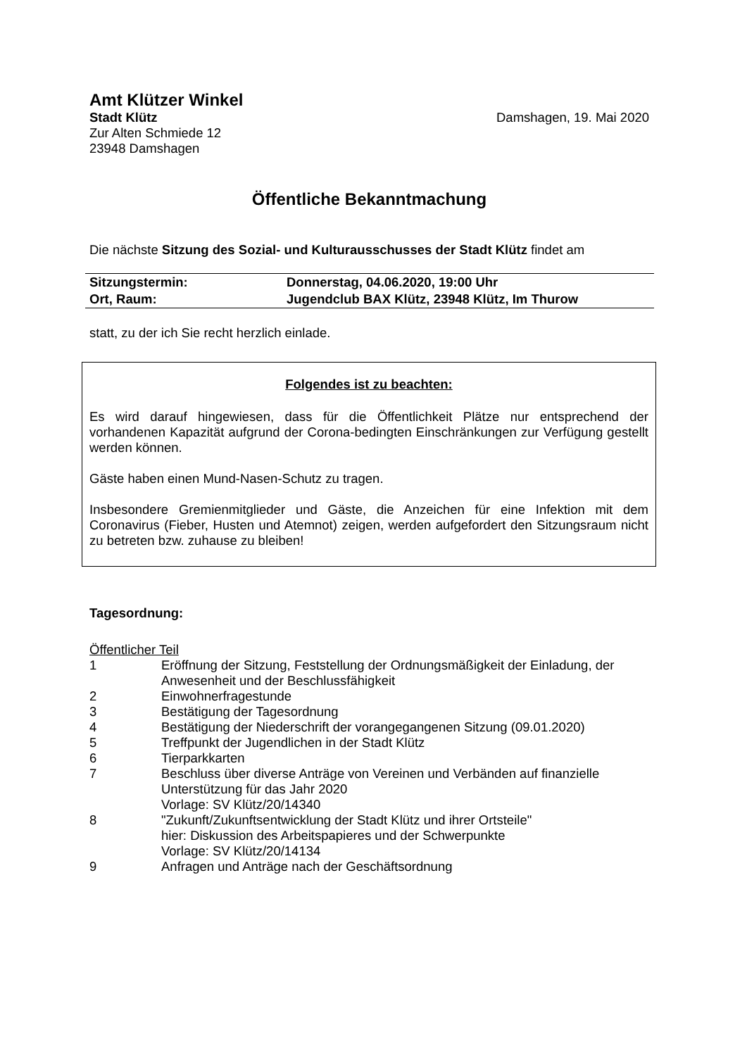Amt Klützer Winkel
Stadt Klütz Damshagen, 19. Mai 2020
Zur Alten Schmiede 12
23948 Damshagen
Öffentliche Bekanntmachung
Die nächste Sitzung des Sozial- und Kulturausschusses der Stadt Klütz findet am
| Sitzungstermin: | Donnerstag, 04.06.2020, 19:00 Uhr |
| Ort, Raum: | Jugendclub BAX Klütz, 23948 Klütz, Im Thurow |
statt, zu der ich Sie recht herzlich einlade.
Folgendes ist zu beachten:
Es wird darauf hingewiesen, dass für die Öffentlichkeit Plätze nur entsprechend der vorhandenen Kapazität aufgrund der Corona-bedingten Einschränkungen zur Verfügung gestellt werden können.
Gäste haben einen Mund-Nasen-Schutz zu tragen.
Insbesondere Gremienmitglieder und Gäste, die Anzeichen für eine Infektion mit dem Coronavirus (Fieber, Husten und Atemnot) zeigen, werden aufgefordert den Sitzungsraum nicht zu betreten bzw. zuhause zu bleiben!
Tagesordnung:
Öffentlicher Teil
| 1 | Eröffnung der Sitzung, Feststellung der Ordnungsmäßigkeit der Einladung, der Anwesenheit und der Beschlussfähigkeit |
| 2 | Einwohnerfragestunde |
| 3 | Bestätigung der Tagesordnung |
| 4 | Bestätigung der Niederschrift der vorangegangenen Sitzung (09.01.2020) |
| 5 | Treffpunkt der Jugendlichen in der Stadt Klütz |
| 6 | Tierparkkarten |
| 7 | Beschluss über diverse Anträge von Vereinen und Verbänden auf finanzielle Unterstützung für das Jahr 2020 Vorlage: SV Klütz/20/14340 |
| 8 | "Zukunft/Zukunftsentwicklung der Stadt Klütz und ihrer Ortsteile" hier: Diskussion des Arbeitspapieres und der Schwerpunkte Vorlage: SV Klütz/20/14134 |
| 9 | Anfragen und Anträge nach der Geschäftsordnung |